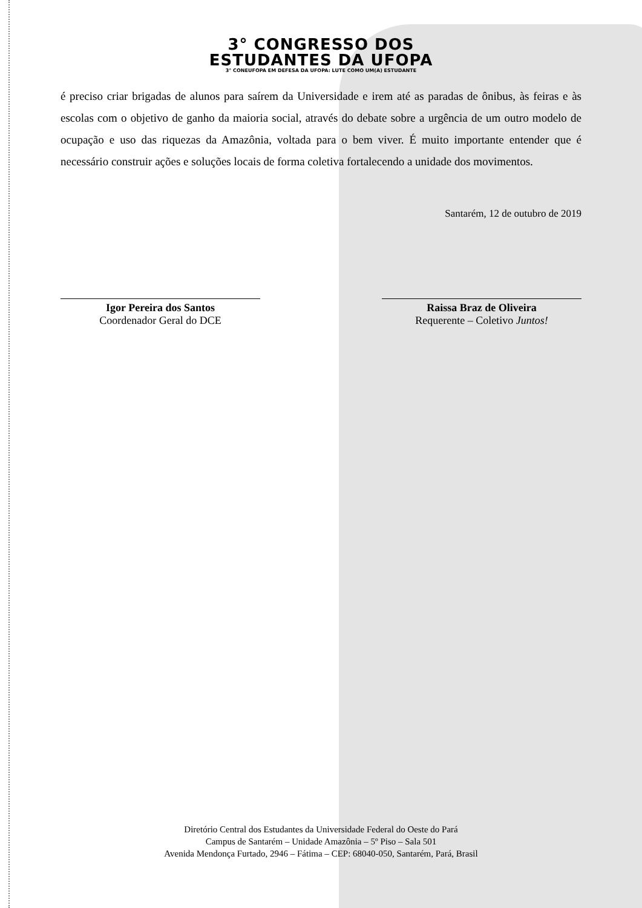3° CONGRESSO DOS
ESTUDANTES DA UFOPA
3° CONEUFOPA EM DEFESA DA UFOPA: LUTE COMO UM(A) ESTUDANTE
é preciso criar brigadas de alunos para saírem da Universidade e irem até as paradas de ônibus, às feiras e às escolas com o objetivo de ganho da maioria social, através do debate sobre a urgência de um outro modelo de ocupação e uso das riquezas da Amazônia, voltada para o bem viver. É muito importante entender que é necessário construir ações e soluções locais de forma coletiva fortalecendo a unidade dos movimentos.
Santarém, 12 de outubro de 2019
Igor Pereira dos Santos
Coordenador Geral do DCE
Raissa Braz de Oliveira
Requerente – Coletivo Juntos!
Diretório Central dos Estudantes da Universidade Federal do Oeste do Pará
Campus de Santarém – Unidade Amazônia – 5º Piso – Sala 501
Avenida Mendonça Furtado, 2946 – Fátima – CEP: 68040-050, Santarém, Pará, Brasil